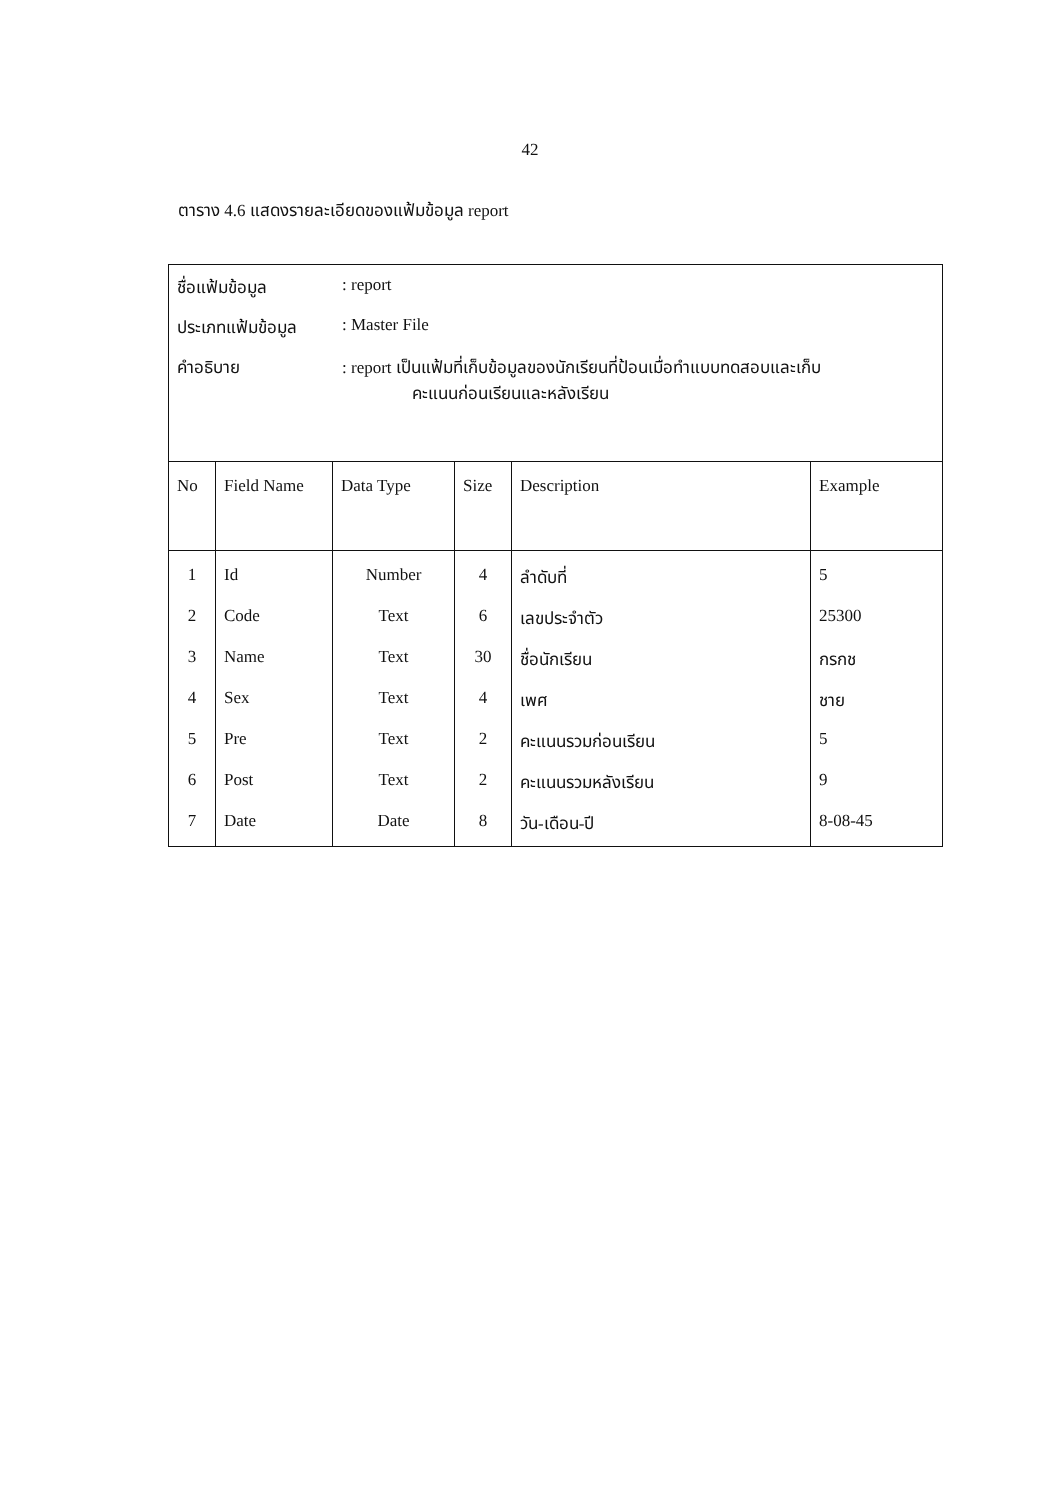42
ตาราง 4.6 แสดงรายละเอียดของแฟ้มข้อมูล report
| ชื่อแฟ้มข้อมูล : report ประเภทแฟ้มข้อมูล : Master File คำอธิบาย : report เป็นแฟ้มที่เก็บข้อมูลของนักเรียนที่ป้อนเมื่อทำแบบทดสอบและเก็บ คะแนนก่อนเรียนและหลังเรียน | | | | | |
| No | Field Name | Data Type | Size | Description | Example |
| 1 | Id | Number | 4 | ลำดับที่ | 5 |
| 2 | Code | Text | 6 | เลขประจำตัว | 25300 |
| 3 | Name | Text | 30 | ชื่อนักเรียน | กรกช |
| 4 | Sex | Text | 4 | เพศ | ชาย |
| 5 | Pre | Text | 2 | คะแนนรวมก่อนเรียน | 5 |
| 6 | Post | Text | 2 | คะแนนรวมหลังเรียน | 9 |
| 7 | Date | Date | 8 | วัน-เดือน-ปี | 8-08-45 |